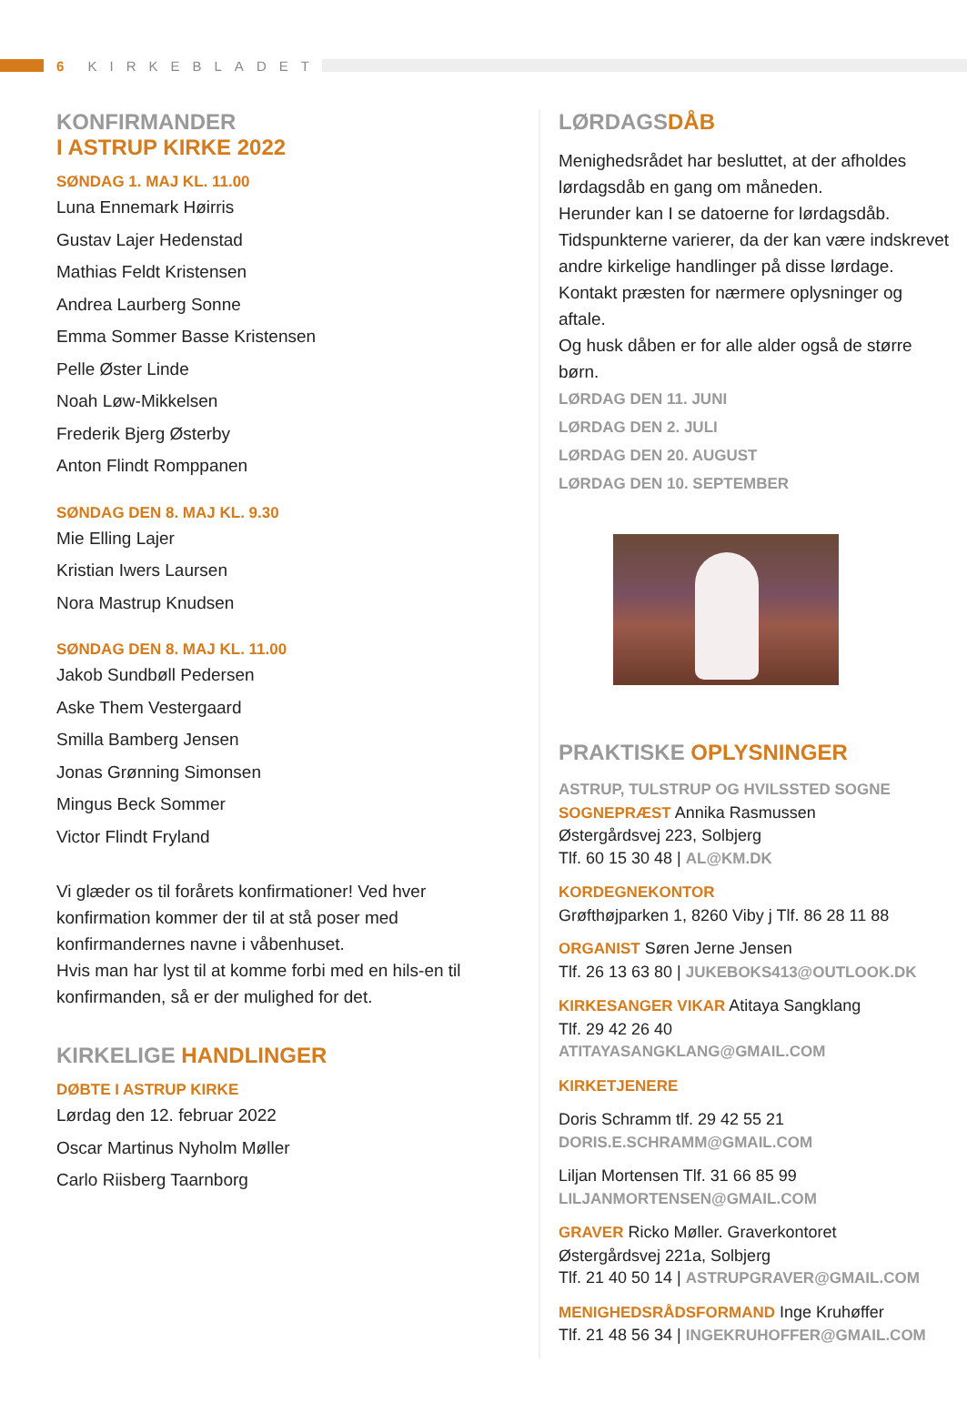6 KIRKEBLADET
KONFIRMANDER
I ASTRUP KIRKE 2022
SØNDAG 1. MAJ KL. 11.00
Luna Ennemark Høirris
Gustav Lajer Hedenstad
Mathias Feldt Kristensen
Andrea Laurberg Sonne
Emma Sommer Basse Kristensen
Pelle Øster Linde
Noah Løw-Mikkelsen
Frederik Bjerg Østerby
Anton Flindt Romppanen
SØNDAG DEN 8. MAJ KL. 9.30
Mie Elling Lajer
Kristian Iwers Laursen
Nora Mastrup Knudsen
SØNDAG DEN 8. MAJ KL. 11.00
Jakob Sundbøll Pedersen
Aske Them Vestergaard
Smilla Bamberg Jensen
Jonas Grønning Simonsen
Mingus Beck Sommer
Victor Flindt Fryland
Vi glæder os til forårets konfirmationer! Ved hver konfirmation kommer der til at stå poser med konfirmandernes navne i våbenhuset.
Hvis man har lyst til at komme forbi med en hils-en til konfirmanden, så er der mulighed for det.
KIRKELIGE HANDLINGER
DØBTE I ASTRUP KIRKE
Lørdag den 12. februar 2022
Oscar Martinus Nyholm Møller
Carlo Riisberg Taarnborg
LØRDAGSDÅB
Menighedsrådet har besluttet, at der afholdes lørdagsdåb en gang om måneden.
Herunder kan I se datoerne for lørdagsdåb. Tidspunkterne varierer, da der kan være indskrevet andre kirkelige handlinger på disse lørdage. Kontakt præsten for nærmere oplysninger og aftale.
Og husk dåben er for alle alder også de større børn.
LØRDAG DEN 11. JUNI
LØRDAG DEN 2. JULI
LØRDAG DEN 20. AUGUST
LØRDAG DEN 10. SEPTEMBER
PRAKTISKE OPLYSNINGER
ASTRUP, TULSTRUP OG HVILSSTED SOGNE
SOGNEPRÆST Annika Rasmussen
Østergårdsvej 223, Solbjerg
Tlf. 60 15 30 48 | AL@KM.DK
KORDEGNEKONTOR
Grøfthøjparken 1, 8260 Viby j Tlf. 86 28 11 88
ORGANIST Søren Jerne Jensen
Tlf. 26 13 63 80 | JUKEBOKS413@OUTLOOK.DK
KIRKESANGER VIKAR Atitaya Sangklang
Tlf. 29 42 26 40
ATITAYASANGKLANG@GMAIL.COM
KIRKETJENERE
Doris Schramm tlf. 29 42 55 21
DORIS.E.SCHRAMM@GMAIL.COM
Liljan Mortensen Tlf. 31 66 85 99
LILJANMORTENSEN@GMAIL.COM
GRAVER Ricko Møller. Graverkontoret
Østergårdsvej 221a, Solbjerg
Tlf. 21 40 50 14 | ASTRUPGRAVER@GMAIL.COM
MENIGHEDSRÅDSFORMAND Inge Kruhøffer
Tlf. 21 48 56 34 | INGEKRUHOFFER@GMAIL.COM